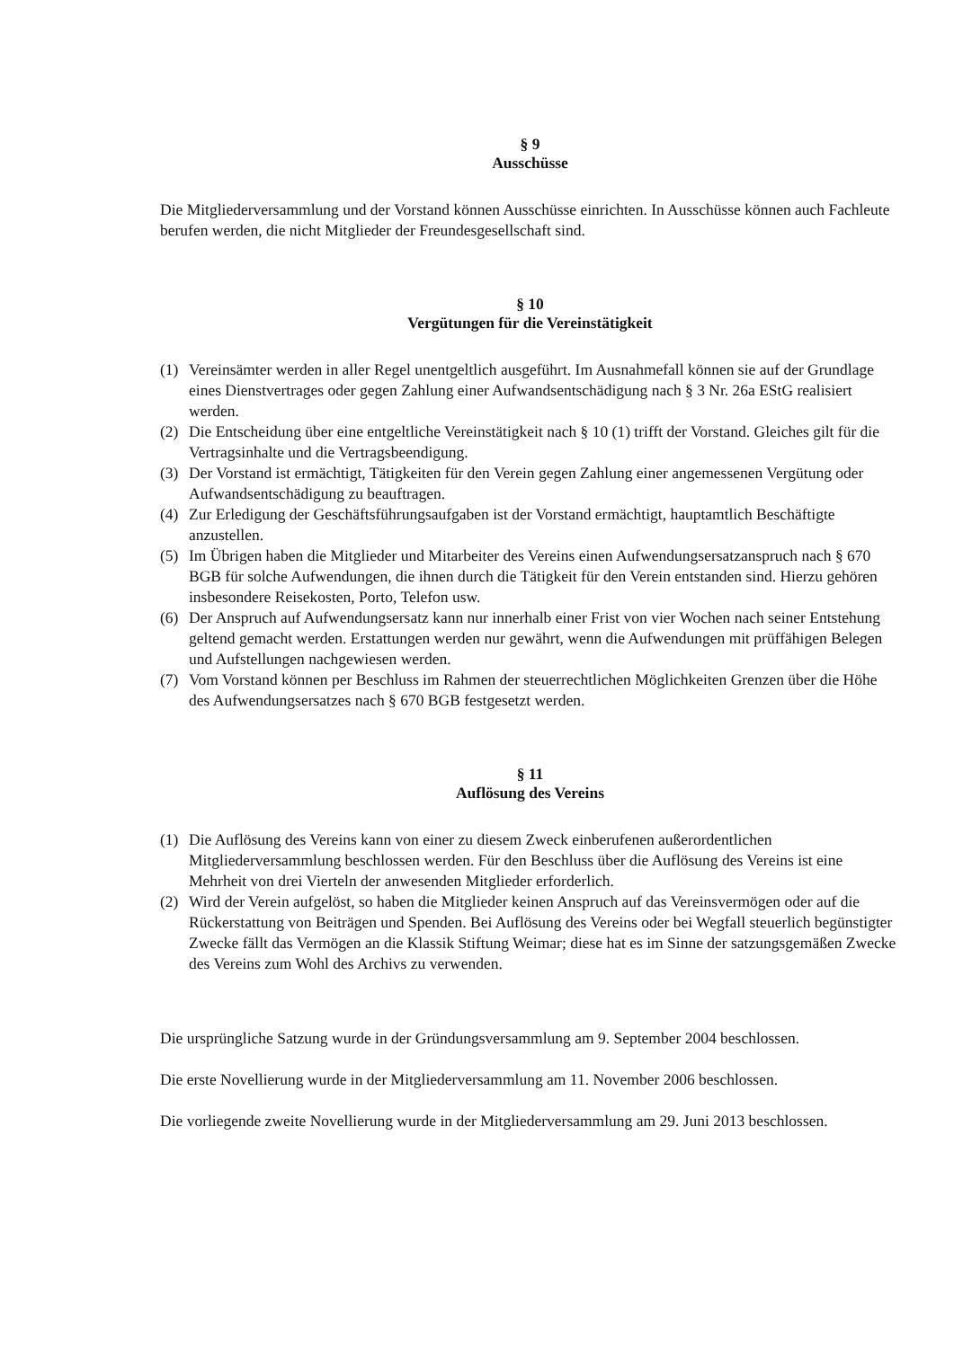§ 9
Ausschüsse
Die Mitgliederversammlung und der Vorstand können Ausschüsse einrichten. In Ausschüsse können auch Fachleute berufen werden, die nicht Mitglieder der Freundesgesellschaft sind.
§ 10
Vergütungen für die Vereinstätigkeit
(1) Vereinsämter werden in aller Regel unentgeltlich ausgeführt. Im Ausnahmefall können sie auf der Grundlage eines Dienstvertrages oder gegen Zahlung einer Aufwandsentschädigung nach § 3 Nr. 26a EStG realisiert werden.
(2) Die Entscheidung über eine entgeltliche Vereinstätigkeit nach § 10 (1) trifft der Vorstand. Gleiches gilt für die Vertragsinhalte und die Vertragsbeendigung.
(3) Der Vorstand ist ermächtigt, Tätigkeiten für den Verein gegen Zahlung einer angemessenen Vergütung oder Aufwandsentschädigung zu beauftragen.
(4) Zur Erledigung der Geschäftsführungsaufgaben ist der Vorstand ermächtigt, hauptamtlich Beschäftigte anzustellen.
(5) Im Übrigen haben die Mitglieder und Mitarbeiter des Vereins einen Aufwendungsersatzanspruch nach § 670 BGB für solche Aufwendungen, die ihnen durch die Tätigkeit für den Verein entstanden sind. Hierzu gehören insbesondere Reisekosten, Porto, Telefon usw.
(6) Der Anspruch auf Aufwendungsersatz kann nur innerhalb einer Frist von vier Wochen nach seiner Entstehung geltend gemacht werden. Erstattungen werden nur gewährt, wenn die Aufwendungen mit prüffähigen Belegen und Aufstellungen nachgewiesen werden.
(7) Vom Vorstand können per Beschluss im Rahmen der steuerrechtlichen Möglichkeiten Grenzen über die Höhe des Aufwendungsersatzes nach § 670 BGB festgesetzt werden.
§ 11
Auflösung des Vereins
(1) Die Auflösung des Vereins kann von einer zu diesem Zweck einberufenen außerordentlichen Mitgliederversammlung beschlossen werden. Für den Beschluss über die Auflösung des Vereins ist eine Mehrheit von drei Vierteln der anwesenden Mitglieder erforderlich.
(2) Wird der Verein aufgelöst, so haben die Mitglieder keinen Anspruch auf das Vereinsvermögen oder auf die Rückerstattung von Beiträgen und Spenden. Bei Auflösung des Vereins oder bei Wegfall steuerlich begünstigter Zwecke fällt das Vermögen an die Klassik Stiftung Weimar; diese hat es im Sinne der satzungsgemäßen Zwecke des Vereins zum Wohl des Archivs zu verwenden.
Die ursprüngliche Satzung wurde in der Gründungsversammlung am 9. September 2004 beschlossen.
Die erste Novellierung wurde in der Mitgliederversammlung am 11. November 2006 beschlossen.
Die vorliegende zweite Novellierung wurde in der Mitgliederversammlung am 29. Juni 2013 beschlossen.